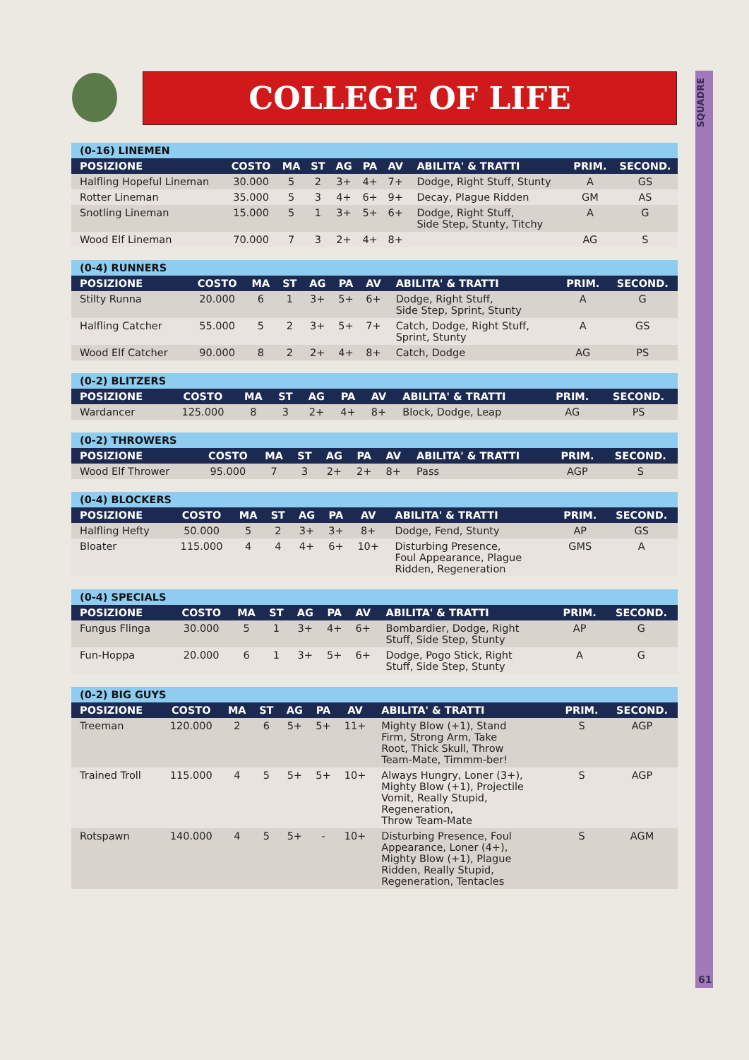COLLEGE OF LIFE
SQUADRE
61
| (0-16) LINEMEN | | | | | | | | | |
| --- | --- | --- | --- | --- | --- | --- | --- | --- | --- |
| POSIZIONE | COSTO | MA | ST | AG | PA | AV | ABILITA' & TRATTI | PRIM. | SECOND. |
| Halfling Hopeful Lineman | 30.000 | 5 | 2 | 3+ | 4+ | 7+ | Dodge, Right Stuff, Stunty | A | GS |
| Rotter Lineman | 35.000 | 5 | 3 | 4+ | 6+ | 9+ | Decay, Plague Ridden | GM | AS |
| Snotling Lineman | 15.000 | 5 | 1 | 3+ | 5+ | 6+ | Dodge, Right Stuff, Side Step, Stunty, Titchy | A | G |
| Wood Elf Lineman | 70.000 | 7 | 3 | 2+ | 4+ | 8+ | | AG | S |
| (0-4) RUNNERS | | | | | | | | | |
| --- | --- | --- | --- | --- | --- | --- | --- | --- | --- |
| POSIZIONE | COSTO | MA | ST | AG | PA | AV | ABILITA' & TRATTI | PRIM. | SECOND. |
| Stilty Runna | 20.000 | 6 | 1 | 3+ | 5+ | 6+ | Dodge, Right Stuff, Side Step, Sprint, Stunty | A | G |
| Halfling Catcher | 55.000 | 5 | 2 | 3+ | 5+ | 7+ | Catch, Dodge, Right Stuff, Sprint, Stunty | A | GS |
| Wood Elf Catcher | 90.000 | 8 | 2 | 2+ | 4+ | 8+ | Catch, Dodge | AG | PS |
| (0-2) BLITZERS | | | | | | | | | |
| --- | --- | --- | --- | --- | --- | --- | --- | --- | --- |
| POSIZIONE | COSTO | MA | ST | AG | PA | AV | ABILITA' & TRATTI | PRIM. | SECOND. |
| Wardancer | 125.000 | 8 | 3 | 2+ | 4+ | 8+ | Block, Dodge, Leap | AG | PS |
| (0-2) THROWERS | | | | | | | | | |
| --- | --- | --- | --- | --- | --- | --- | --- | --- | --- |
| POSIZIONE | COSTO | MA | ST | AG | PA | AV | ABILITA' & TRATTI | PRIM. | SECOND. |
| Wood Elf Thrower | 95.000 | 7 | 3 | 2+ | 2+ | 8+ | Pass | AGP | S |
| (0-4) BLOCKERS | | | | | | | | | |
| --- | --- | --- | --- | --- | --- | --- | --- | --- | --- |
| POSIZIONE | COSTO | MA | ST | AG | PA | AV | ABILITA' & TRATTI | PRIM. | SECOND. |
| Halfling Hefty | 50.000 | 5 | 2 | 3+ | 3+ | 8+ | Dodge, Fend, Stunty | AP | GS |
| Bloater | 115.000 | 4 | 4 | 4+ | 6+ | 10+ | Disturbing Presence, Foul Appearance, Plague Ridden, Regeneration | GMS | A |
| (0-4) SPECIALS | | | | | | | | | |
| --- | --- | --- | --- | --- | --- | --- | --- | --- | --- |
| POSIZIONE | COSTO | MA | ST | AG | PA | AV | ABILITA' & TRATTI | PRIM. | SECOND. |
| Fungus Flinga | 30.000 | 5 | 1 | 3+ | 4+ | 6+ | Bombardier, Dodge, Right Stuff, Side Step, Stunty | AP | G |
| Fun-Hoppa | 20.000 | 6 | 1 | 3+ | 5+ | 6+ | Dodge, Pogo Stick, Right Stuff, Side Step, Stunty | A | G |
| (0-2) BIG GUYS | | | | | | | | | |
| --- | --- | --- | --- | --- | --- | --- | --- | --- | --- |
| POSIZIONE | COSTO | MA | ST | AG | PA | AV | ABILITA' & TRATTI | PRIM. | SECOND. |
| Treeman | 120.000 | 2 | 6 | 5+ | 5+ | 11+ | Mighty Blow (+1), Stand Firm, Strong Arm, Take Root, Thick Skull, Throw Team-Mate, Timmm-ber! | S | AGP |
| Trained Troll | 115.000 | 4 | 5 | 5+ | 5+ | 10+ | Always Hungry, Loner (3+), Mighty Blow (+1), Projectile Vomit, Really Stupid, Regeneration, Throw Team-Mate | S | AGP |
| Rotspawn | 140.000 | 4 | 5 | 5+ | - | 10+ | Disturbing Presence, Foul Appearance, Loner (4+), Mighty Blow (+1), Plague Ridden, Really Stupid, Regeneration, Tentacles | S | AGM |